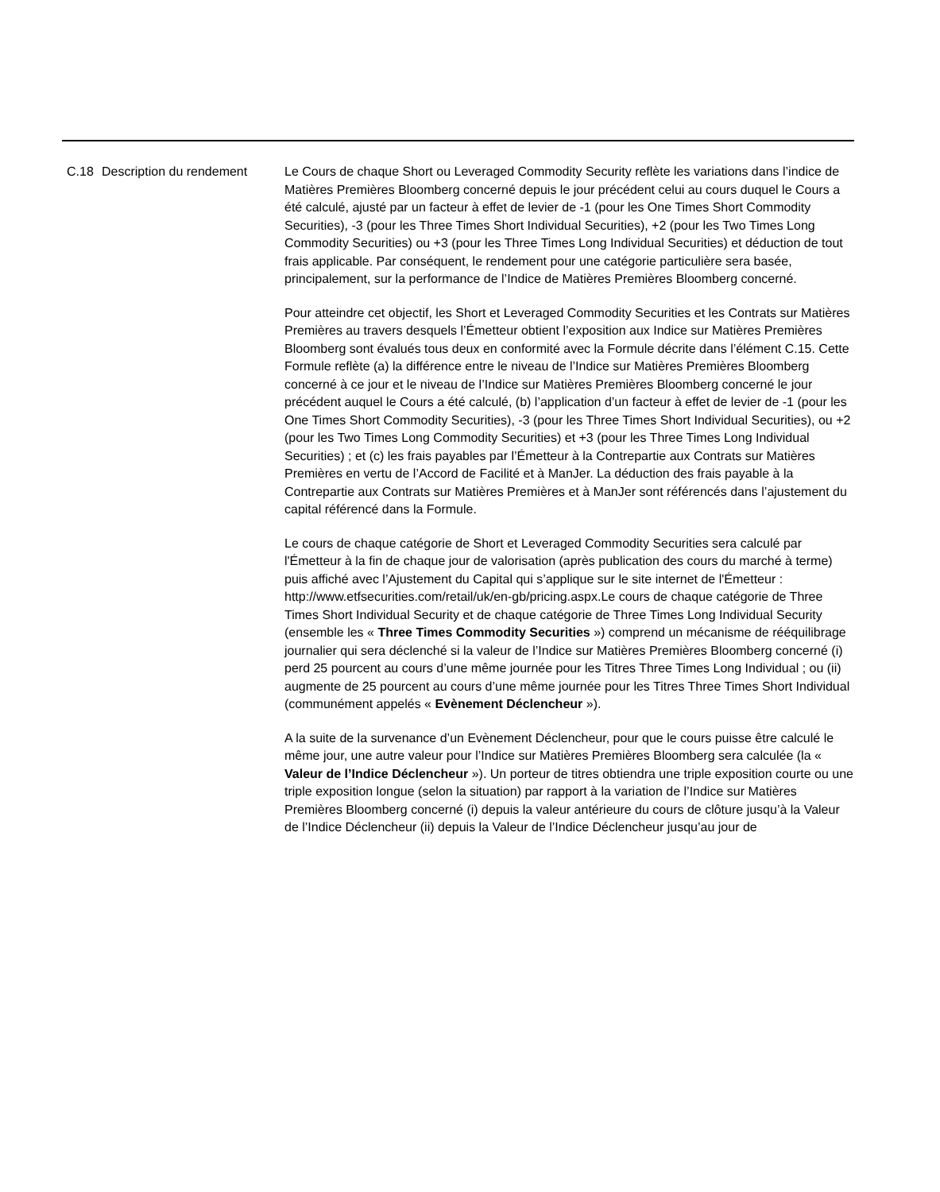| C.18 | Description du rendement | Le Cours de chaque Short ou Leveraged Commodity Security reflète les variations dans l’indice de Matières Premières Bloomberg concerné depuis le jour précédent celui au cours duquel le Cours a été calculé, ajusté par un facteur à effet de levier de -1 (pour les One Times Short Commodity Securities), -3 (pour les Three Times Short Individual Securities), +2 (pour les Two Times Long Commodity Securities) ou +3 (pour les Three Times Long Individual Securities) et déduction de tout frais applicable. Par conséquent, le rendement pour une catégorie particulière sera basée, principalement, sur la performance de l’Indice de Matières Premières Bloomberg concerné. Pour atteindre cet objectif, les Short et Leveraged Commodity Securities et les Contrats sur Matières Premières au travers desquels l’Émetteur obtient l’exposition aux Indice sur Matières Premières Bloomberg sont évalués tous deux en conformité avec la Formule décrite dans l’élément C.15. Cette Formule reflète (a) la différence entre le niveau de l’Indice sur Matières Premières Bloomberg concerné à ce jour et le niveau de l’Indice sur Matières Premières Bloomberg concerné le jour précédent auquel le Cours a été calculé, (b) l’application d’un facteur à effet de levier de -1 (pour les One Times Short Commodity Securities), -3 (pour les Three Times Short Individual Securities), ou +2 (pour les Two Times Long Commodity Securities) et +3 (pour les Three Times Long Individual Securities) ; et (c) les frais payables par l’Émetteur à la Contrepartie aux Contrats sur Matières Premières en vertu de l’Accord de Facilité et à ManJer. La déduction des frais payable à la Contrepartie aux Contrats sur Matières Premières et à ManJer sont référencés dans l’ajustement du capital référencé dans la Formule. Le cours de chaque catégorie de Short et Leveraged Commodity Securities sera calculé par l'Émetteur à la fin de chaque jour de valorisation (après publication des cours du marché à terme) puis affiché avec l’Ajustement du Capital qui s’applique sur le site internet de l'Émetteur : http://www.etfsecurities.com/retail/uk/en-gb/pricing.aspx.Le cours de chaque catégorie de Three Times Short Individual Security et de chaque catégorie de Three Times Long Individual Security (ensemble les « Three Times Commodity Securities ») comprend un mécanisme de rééquilibrage journalier qui sera déclenché si la valeur de l’Indice sur Matières Premières Bloomberg concerné (i) perd 25 pourcent au cours d’une même journée pour les Titres Three Times Long Individual ; ou (ii) augmente de 25 pourcent au cours d’une même journée pour les Titres Three Times Short Individual (communément appelés « Evènement Déclencheur »). A la suite de la survenance d’un Evènement Déclencheur, pour que le cours puisse être calculé le même jour, une autre valeur pour l’Indice sur Matières Premières Bloomberg sera calculée (la « Valeur de l’Indice Déclencheur »). Un porteur de titres obtiendra une triple exposition courte ou une triple exposition longue (selon la situation) par rapport à la variation de l’Indice sur Matières Premières Bloomberg concerné (i) depuis la valeur antérieure du cours de clôture jusqu’à la Valeur de l’Indice Déclencheur (ii) depuis la Valeur de l’Indice Déclencheur jusqu’au jour de |